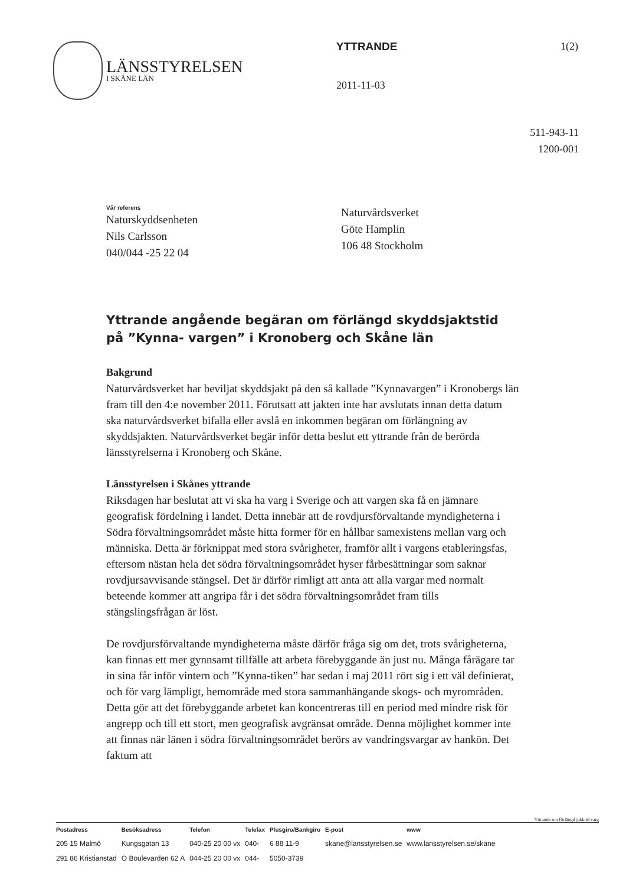LÄNSSTYRELSEN
I SKÅNE LÄN
YTTRANDE
2011-11-03
1(2)
511-943-11
1200-001
Vår referens
Naturskyddsenheten
Nils Carlsson
040/044 -25 22 04
Naturvårdsverket
Göte Hamplin
106 48 Stockholm
Yttrande angående begäran om förlängd skyddsjaktstid på ”Kynna- vargen” i Kronoberg och Skåne län
Bakgrund
Naturvårdsverket har beviljat skyddsjakt på den så kallade ”Kynnavargen” i Kronobergs län fram till den 4:e november 2011. Förutsatt att jakten inte har avslutats innan detta datum ska naturvårdsverket bifalla eller avslå en inkommen begäran om förlängning av skyddsjakten. Naturvårdsverket begär inför detta beslut ett yttrande från de berörda länsstyrelserna i Kronoberg och Skåne.
Länsstyrelsen i Skånes yttrande
Riksdagen har beslutat att vi ska ha varg i Sverige och att vargen ska få en jämnare geografisk fördelning i landet. Detta innebär att de rovdjursförvaltande myndigheterna i Södra förvaltningsområdet måste hitta former för en hållbar samexistens mellan varg och människa. Detta är förknippat med stora svårigheter, framför allt i vargens etableringsfas, eftersom nästan hela det södra förvaltningsområdet hyser fårbesättningar som saknar rovdjursavvisande stängsel. Det är därför rimligt att anta att alla vargar med normalt beteende kommer att angripa får i det södra förvaltningsområdet fram tills stängslingsfrågan är löst.
De rovdjursförvaltande myndigheterna måste därför fråga sig om det, trots svårigheterna, kan finnas ett mer gynnsamt tillfälle att arbeta förebyggande än just nu. Många fårägare tar in sina får inför vintern och ”Kynna-tiken” har sedan i maj 2011 rört sig i ett väl definierat, och för varg lämpligt, hemområde med stora sammanhängande skogs- och myrområden. Detta gör att det förebyggande arbetet kan koncentreras till en period med mindre risk för angrepp och till ett stort, men geografisk avgränsat område. Denna möjlighet kommer inte att finnas när länen i södra förvaltningsområdet berörs av vandringsvargar av hankön. Det faktum att
Yttrande om förlängd jakktid varg
| Postadress | Besöksadress | Telefon | Telefax | Plusgiro/Bankgiro | E-post | www |
| --- | --- | --- | --- | --- | --- | --- |
| 205 15 Malmö | Kungsgatan 13 | 040-25 20 00 vx | 040- | 6 88 11-9 | skane@lansstyrelsen.se | www.lansstyrelsen.se/skane |
| 291 86 Kristianstad | Ö Boulevarden 62 A | 044-25 20 00 vx | 044- | 5050-3739 | | |